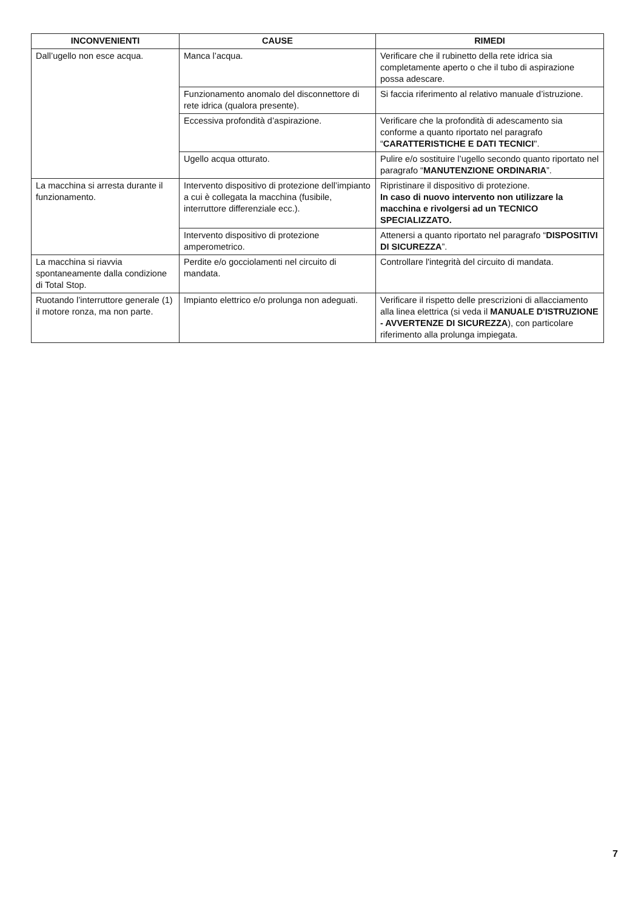| INCONVENIENTI | CAUSE | RIMEDI |
| --- | --- | --- |
| Dall’ugello non esce acqua. | Manca l’acqua. | Verificare che il rubinetto della rete idrica sia completamente aperto o che il tubo di aspirazione possa adescare. |
| | Funzionamento anomalo del disconnettore di rete idrica (qualora presente). | Si faccia riferimento al relativo manuale d’istruzione. |
| | Eccessiva profondità d’aspirazione. | Verificare che la profondità di adescamento sia conforme a quanto riportato nel paragrafo “ CARATTERISTICHE E DATI TECNICI ". |
| | Ugello acqua otturato. | Pulire e/o sostituire l’ugello secondo quanto riportato nel paragrafo “ MANUTENZIONE ORDINARIA ”. |
| La macchina si arresta durante il funzionamento. | Intervento dispositivo di protezione dell’impianto a cui è collegata la macchina (fusibile, interruttore differenziale ecc.). | Ripristinare il dispositivo di protezione. In caso di nuovo intervento non utilizzare la macchina e rivolgersi ad un TECNICO SPECIALIZZATO. |
| | Intervento dispositivo di protezione amperometrico. | Attenersi a quanto riportato nel paragrafo “ DISPOSITIVI DI SICUREZZA ”. |
| La macchina si riavvia spontaneamente dalla condizione di Total Stop. | Perdite e/o gocciolamenti nel circuito di mandata. | Controllare l'integrità del circuito di mandata. |
| Ruotando l’interruttore generale (1) il motore ronza, ma non parte. | Impianto elettrico e/o prolunga non adeguati. | Verificare il rispetto delle prescrizioni di allacciamento alla linea elettrica (si veda il MANUALE D'ISTRUZIONE - AVVERTENZE DI SICUREZZA ), con particolare riferimento alla prolunga impiegata. |
7